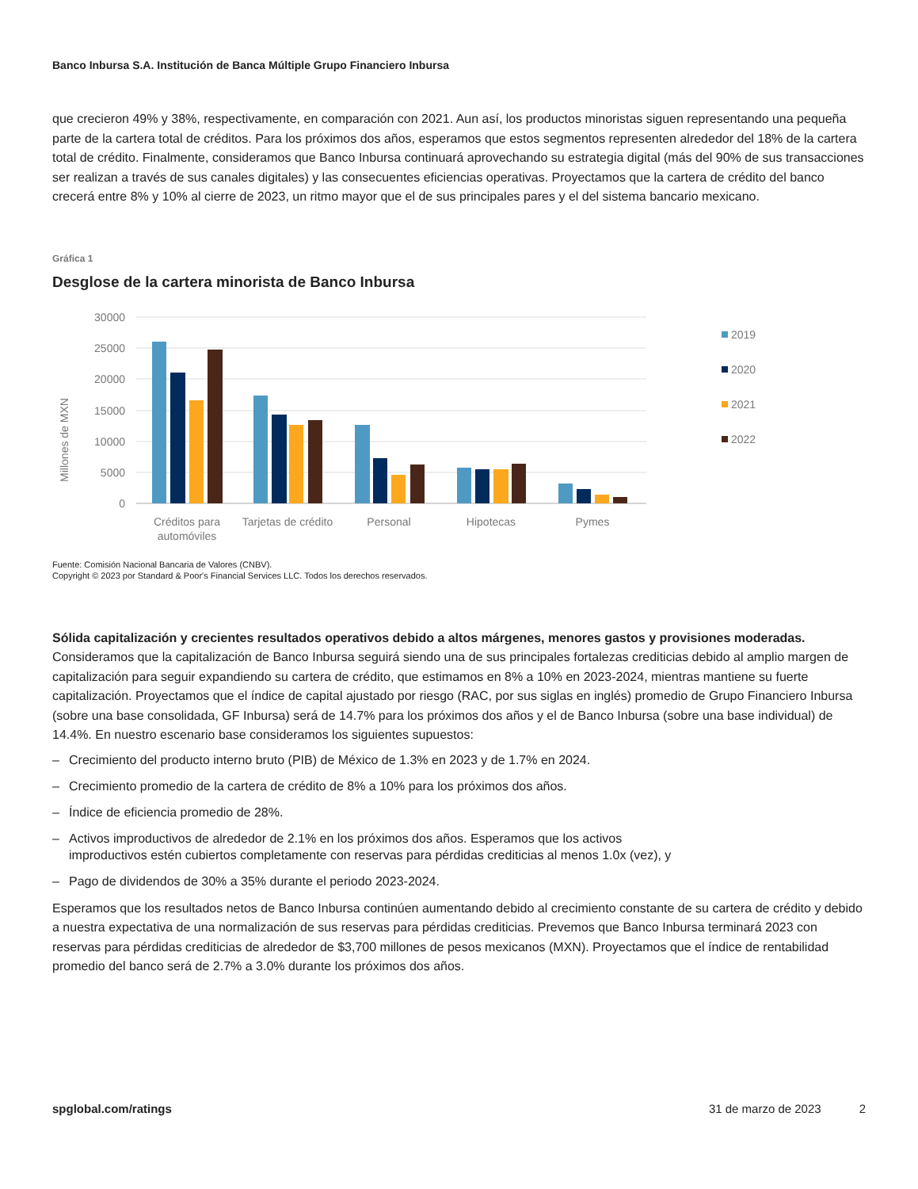Banco Inbursa S.A. Institución de Banca Múltiple Grupo Financiero Inbursa
que crecieron 49% y 38%, respectivamente, en comparación con 2021. Aun así, los productos minoristas siguen representando una pequeña parte de la cartera total de créditos. Para los próximos dos años, esperamos que estos segmentos representen alrededor del 18% de la cartera total de crédito. Finalmente, consideramos que Banco Inbursa continuará aprovechando su estrategia digital (más del 90% de sus transacciones ser realizan a través de sus canales digitales) y las consecuentes eficiencias operativas. Proyectamos que la cartera de crédito del banco crecerá entre 8% y 10% al cierre de 2023, un ritmo mayor que el de sus principales pares y el del sistema bancario mexicano.
Gráfica 1
Desglose de la cartera minorista de Banco Inbursa
Millones de MXN
30000
25000
20000
15000
10000
5000
0
Créditos para
automóviles
Tarjetas de crédito
Personal
Hipotecas
Pymes
2019
2020
2021
2022
Fuente: Comisión Nacional Bancaria de Valores (CNBV).
Copyright © 2023 por Standard & Poor's Financial Services LLC. Todos los derechos reservados.
Sólida capitalización y crecientes resultados operativos debido a altos márgenes, menores gastos y provisiones moderadas. Consideramos que la capitalización de Banco Inbursa seguirá siendo una de sus principales fortalezas crediticias debido al amplio margen de capitalización para seguir expandiendo su cartera de crédito, que estimamos en 8% a 10% en 2023-2024, mientras mantiene su fuerte capitalización. Proyectamos que el índice de capital ajustado por riesgo (RAC, por sus siglas en inglés) promedio de Grupo Financiero Inbursa (sobre una base consolidada, GF Inbursa) será de 14.7% para los próximos dos años y el de Banco Inbursa (sobre una base individual) de 14.4%. En nuestro escenario base consideramos los siguientes supuestos:
– Crecimiento del producto interno bruto (PIB) de México de 1.3% en 2023 y de 1.7% en 2024.
– Crecimiento promedio de la cartera de crédito de 8% a 10% para los próximos dos años.
– Índice de eficiencia promedio de 28%.
– Activos improductivos de alrededor de 2.1% en los próximos dos años. Esperamos que los activos improductivos estén cubiertos completamente con reservas para pérdidas crediticias al menos 1.0x (vez), y
– Pago de dividendos de 30% a 35% durante el periodo 2023-2024.
Esperamos que los resultados netos de Banco Inbursa continúen aumentando debido al crecimiento constante de su cartera de crédito y debido a nuestra expectativa de una normalización de sus reservas para pérdidas crediticias. Prevemos que Banco Inbursa terminará 2023 con reservas para pérdidas crediticias de alrededor de $3,700 millones de pesos mexicanos (MXN). Proyectamos que el índice de rentabilidad promedio del banco será de 2.7% a 3.0% durante los próximos dos años.
spglobal.com/ratings 31 de marzo de 2023 2